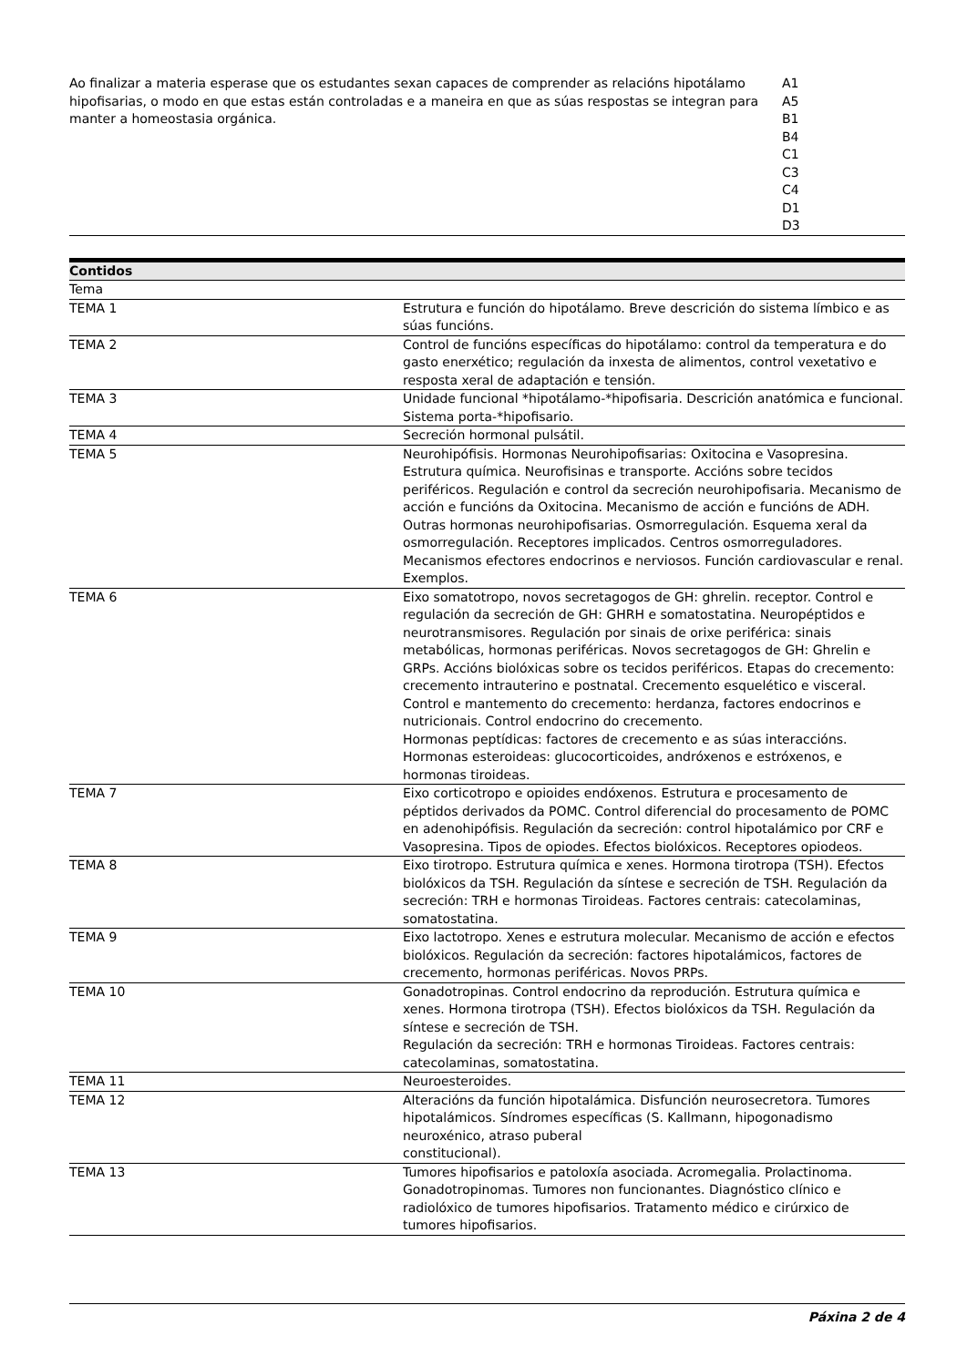| Ao finalizar a materia esperase que os estudantes sexan capaces de comprender as relacións hipotálamo hipofisarias, o modo en que estas están controladas e a maneira en que as súas respostas se integran para manter a homeostasia orgánica. | A1 A5 B1 B4 C1 C3 C4 D1 D3 |
| Contidos | |
| --- | --- |
| Tema | |
| TEMA 1 | Estrutura e función do hipotálamo. Breve descrición do sistema límbico e as súas funcións. |
| TEMA 2 | Control de funcións específicas do hipotálamo: control da temperatura e do gasto enerxético; regulación da inxesta de alimentos, control vexetativo e resposta xeral de adaptación e tensión. |
| TEMA 3 | Unidade funcional *hipotálamo-*hipofisaria. Descrición anatómica e funcional. Sistema porta-*hipofisario. |
| TEMA 4 | Secreción hormonal pulsátil. |
| TEMA 5 | Neurohipófisis. Hormonas Neurohipofisarias: Oxitocina e Vasopresina. Estrutura química. Neurofisinas e transporte. Accións sobre tecidos periféricos. Regulación e control da secreción neurohipofisaria. Mecanismo de acción e funcións da Oxitocina. Mecanismo de acción e funcións de ADH. Outras hormonas neurohipofisarias. Osmorregulación. Esquema xeral da osmorregulación. Receptores implicados. Centros osmorreguladores. Mecanismos efectores endocrinos e nerviosos. Función cardiovascular e renal. Exemplos. |
| TEMA 6 | Eixo somatotropo, novos secretagogos de GH: ghrelin. receptor. Control e regulación da secreción de GH: GHRH e somatostatina. Neuropéptidos e neurotransmisores. Regulación por sinais de orixe periférica: sinais metabólicas, hormonas periféricas. Novos secretagogos de GH: Ghrelin e GRPs. Accións biolóxicas sobre os tecidos periféricos. Etapas do crecemento: crecemento intrauterino e postnatal. Crecemento esquelético e visceral. Control e mantemento do crecemento: herdanza, factores endocrinos e nutricionais. Control endocrino do crecemento. Hormonas peptídicas: factores de crecemento e as súas interaccións. Hormonas esteroideas: glucocorticoides, andróxenos e estróxenos, e hormonas tiroideas. |
| TEMA 7 | Eixo corticotropo e opioides endóxenos. Estrutura e procesamento de péptidos derivados da POMC. Control diferencial do procesamento de POMC en adenohipófisis. Regulación da secreción: control hipotalámico por CRF e Vasopresina. Tipos de opiodes. Efectos biolóxicos. Receptores opiodeos. |
| TEMA 8 | Eixo tirotropo. Estrutura química e xenes. Hormona tirotropa (TSH). Efectos biolóxicos da TSH. Regulación da síntese e secreción de TSH. Regulación da secreción: TRH e hormonas Tiroideas. Factores centrais: catecolaminas, somatostatina. |
| TEMA 9 | Eixo lactotropo. Xenes e estrutura molecular. Mecanismo de acción e efectos biolóxicos. Regulación da secreción: factores hipotalámicos, factores de crecemento, hormonas periféricas. Novos PRPs. |
| TEMA 10 | Gonadotropinas. Control endocrino da reprodución. Estrutura química e xenes. Hormona tirotropa (TSH). Efectos biolóxicos da TSH. Regulación da síntese e secreción de TSH. Regulación da secreción: TRH e hormonas Tiroideas. Factores centrais: catecolaminas, somatostatina. |
| TEMA 11 | Neuroesteroides. |
| TEMA 12 | Alteracións da función hipotalámica. Disfunción neurosecretora. Tumores hipotalámicos. Síndromes específicas (S. Kallmann, hipogonadismo neuroxénico, atraso puberal constitucional). |
| TEMA 13 | Tumores hipofisarios e patoloxía asociada. Acromegalia. Prolactinoma. Gonadotropinomas. Tumores non funcionantes. Diagnóstico clínico e radiolóxico de tumores hipofisarios. Tratamento médico e cirúrxico de tumores hipofisarios. |
Páxina 2 de 4